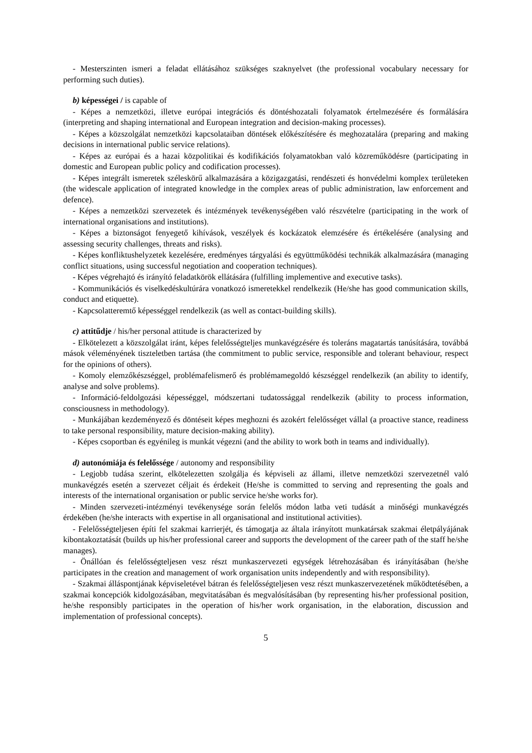- Mesterszinten ismeri a feladat ellátásához szükséges szaknyelvet (the professional vocabulary necessary for performing such duties).
b) képességei / is capable of
- Képes a nemzetközi, illetve európai integrációs és döntéshozatali folyamatok értelmezésére és formálására (interpreting and shaping international and European integration and decision-making processes).
- Képes a közszolgálat nemzetközi kapcsolataiban döntések előkészítésére és meghozatalára (preparing and making decisions in international public service relations).
- Képes az európai és a hazai közpolitikai és kodifikációs folyamatokban való közreműködésre (participating in domestic and European public policy and codification processes).
- Képes integrált ismeretek széleskörű alkalmazására a közigazgatási, rendészeti és honvédelmi komplex területeken (the widescale application of integrated knowledge in the complex areas of public administration, law enforcement and defence).
- Képes a nemzetközi szervezetek és intézmények tevékenységében való részvételre (participating in the work of international organisations and institutions).
- Képes a biztonságot fenyegető kihívások, veszélyek és kockázatok elemzésére és értékelésére (analysing and assessing security challenges, threats and risks).
- Képes konfliktushelyzetek kezelésére, eredményes tárgyalási és együttműködési technikák alkalmazására (managing conflict situations, using successful negotiation and cooperation techniques).
- Képes végrehajtó és irányító feladatkörök ellátására (fulfilling implementive and executive tasks).
- Kommunikációs és viselkedéskultúrára vonatkozó ismeretekkel rendelkezik (He/she has good communication skills, conduct and etiquette).
- Kapcsolatteremtő képességgel rendelkezik (as well as contact-building skills).
c) attitűdje / his/her personal attitude is characterized by
- Elkötelezett a közszolgálat iránt, képes felelősségteljes munkavégzésére és toleráns magatartás tanúsítására, továbbá mások véleményének tiszteletben tartása (the commitment to public service, responsible and tolerant behaviour, respect for the opinions of others).
- Komoly elemzőkészséggel, problémafelismerő és problémamegoldó készséggel rendelkezik (an ability to identify, analyse and solve problems).
- Információ-feldolgozási képességgel, módszertani tudatossággal rendelkezik (ability to process information, consciousness in methodology).
- Munkájában kezdeményező és döntéseit képes meghozni és azokért felelősséget vállal (a proactive stance, readiness to take personal responsibility, mature decision-making ability).
- Képes csoportban és egyénileg is munkát végezni (and the ability to work both in teams and individually).
d) autonómiája és felelőssége / autonomy and responsibility
- Legjobb tudása szerint, elkötelezetten szolgálja és képviseli az állami, illetve nemzetközi szervezetnél való munkavégzés esetén a szervezet céljait és érdekeit (He/she is committed to serving and representing the goals and interests of the international organisation or public service he/she works for).
- Minden szervezeti-intézményi tevékenysége során felelős módon latba veti tudását a minőségi munkavégzés érdekében (he/she interacts with expertise in all organisational and institutional activities).
- Felelősségteljesen építi fel szakmai karrierjét, és támogatja az általa irányított munkatársak szakmai életpályájának kibontakoztatását (builds up his/her professional career and supports the development of the career path of the staff he/she manages).
- Önállóan és felelősségteljesen vesz részt munkaszervezeti egységek létrehozásában és irányításában (he/she participates in the creation and management of work organisation units independently and with responsibility).
- Szakmai álláspontjának képviseletével bátran és felelősségteljesen vesz részt munkaszervezetének működtetésében, a szakmai koncepciók kidolgozásában, megvitatásában és megvalósításában (by representing his/her professional position, he/she responsibly participates in the operation of his/her work organisation, in the elaboration, discussion and implementation of professional concepts).
5